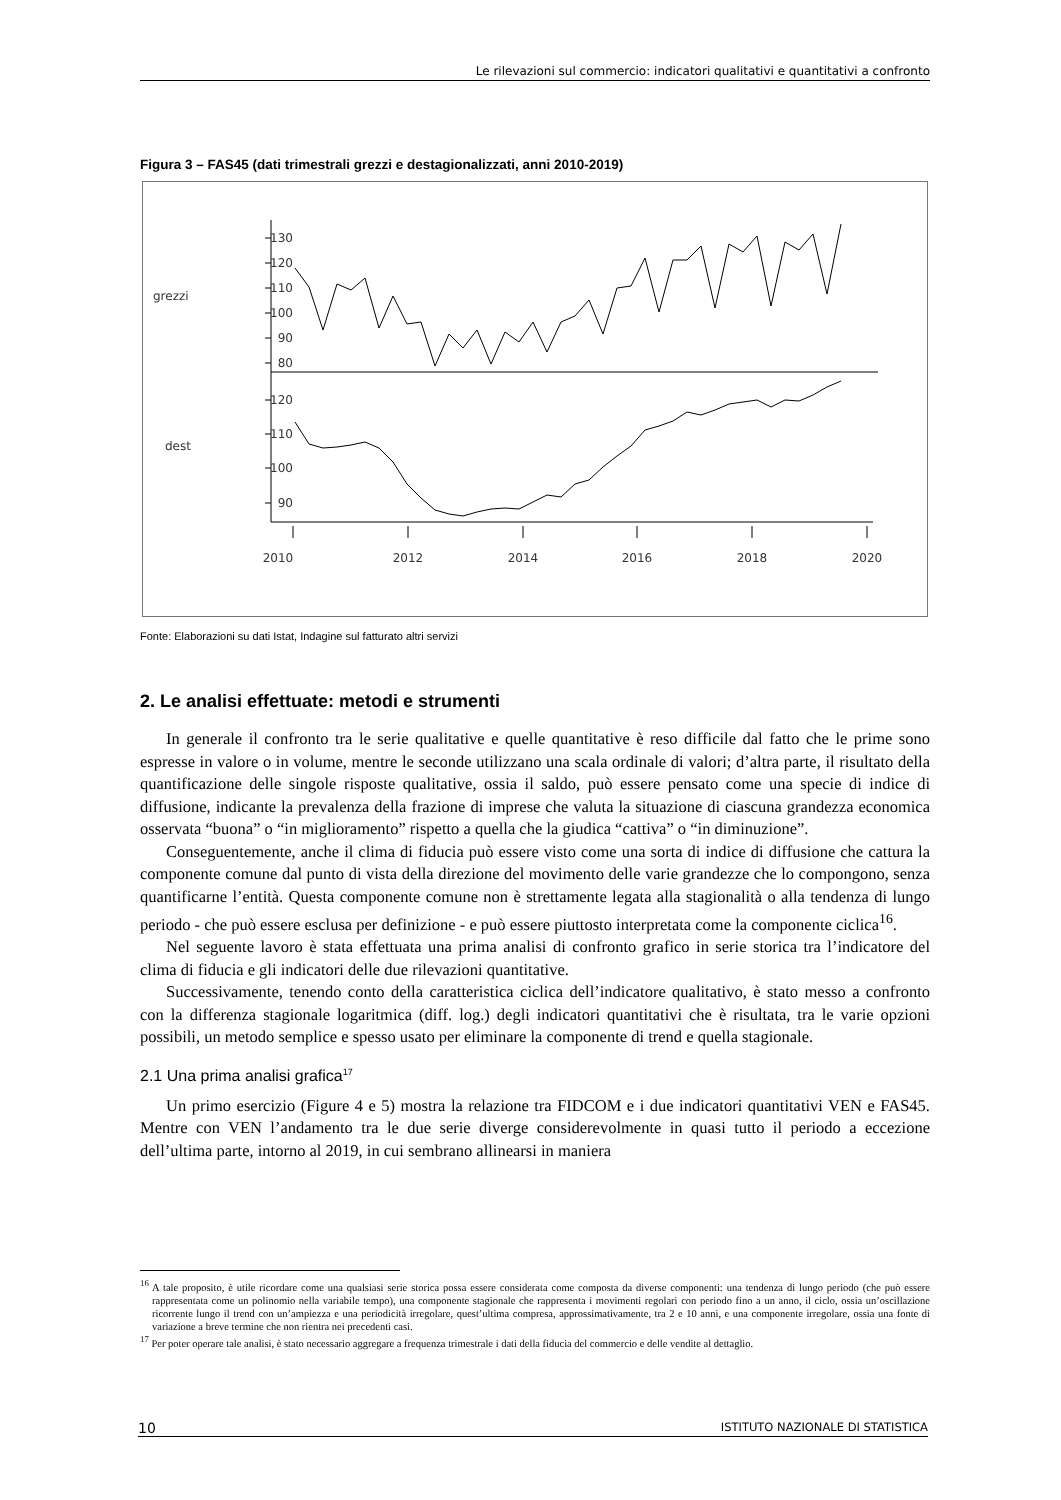Le rilevazioni sul commercio: indicatori qualitativi e quantitativi a confronto
Figura 3 – FAS45 (dati trimestrali grezzi e destagionalizzati, anni 2010-2019)
grezzi
dest
130
120
110
100
90
80
120
110
100
90
2010
2012
2014
2016
2018
2020
Fonte: Elaborazioni su dati Istat, Indagine sul fatturato altri servizi
2. Le analisi effettuate: metodi e strumenti
In generale il confronto tra le serie qualitative e quelle quantitative è reso difficile dal fatto che le prime sono espresse in valore o in volume, mentre le seconde utilizzano una scala ordinale di valori; d’altra parte, il risultato della quantificazione delle singole risposte qualitative, ossia il saldo, può essere pensato come una specie di indice di diffusione, indicante la prevalenza della frazione di imprese che valuta la situazione di ciascuna grandezza economica osservata “buona” o “in miglioramento” rispetto a quella che la giudica “cattiva” o “in diminuzione”.
Conseguentemente, anche il clima di fiducia può essere visto come una sorta di indice di diffusione che cattura la componente comune dal punto di vista della direzione del movimento delle varie grandezze che lo compongono, senza quantificarne l’entità. Questa componente comune non è strettamente legata alla stagionalità o alla tendenza di lungo periodo - che può essere esclusa per definizione - e può essere piuttosto interpretata come la componente ciclica<sup>16</sup>.
Nel seguente lavoro è stata effettuata una prima analisi di confronto grafico in serie storica tra l’indicatore del clima di fiducia e gli indicatori delle due rilevazioni quantitative.
Successivamente, tenendo conto della caratteristica ciclica dell’indicatore qualitativo, è stato messo a confronto con la differenza stagionale logaritmica (diff. log.) degli indicatori quantitativi che è risultata, tra le varie opzioni possibili, un metodo semplice e spesso usato per eliminare la componente di trend e quella stagionale.
2.1 Una prima analisi grafica<sup>17</sup>
Un primo esercizio (Figure 4 e 5) mostra la relazione tra FIDCOM e i due indicatori quantitativi VEN e FAS45. Mentre con VEN l’andamento tra le due serie diverge considerevolmente in quasi tutto il periodo a eccezione dell’ultima parte, intorno al 2019, in cui sembrano allinearsi in maniera
<sup>16</sup> A tale proposito, è utile ricordare come una qualsiasi serie storica possa essere considerata come composta da diverse componenti: una tendenza di lungo periodo (che può essere rappresentata come un polinomio nella variabile tempo), una componente stagionale che rappresenta i movimenti regolari con periodo fino a un anno, il ciclo, ossia un’oscillazione ricorrente lungo il trend con un’ampiezza e una periodicità irregolare, quest’ultima compresa, approssimativamente, tra 2 e 10 anni, e una componente irregolare, ossia una fonte di variazione a breve termine che non rientra nei precedenti casi.
<sup>17</sup> Per poter operare tale analisi, è stato necessario aggregare a frequenza trimestrale i dati della fiducia del commercio e delle vendite al dettaglio.
10 ISTITUTO NAZIONALE DI STATISTICA